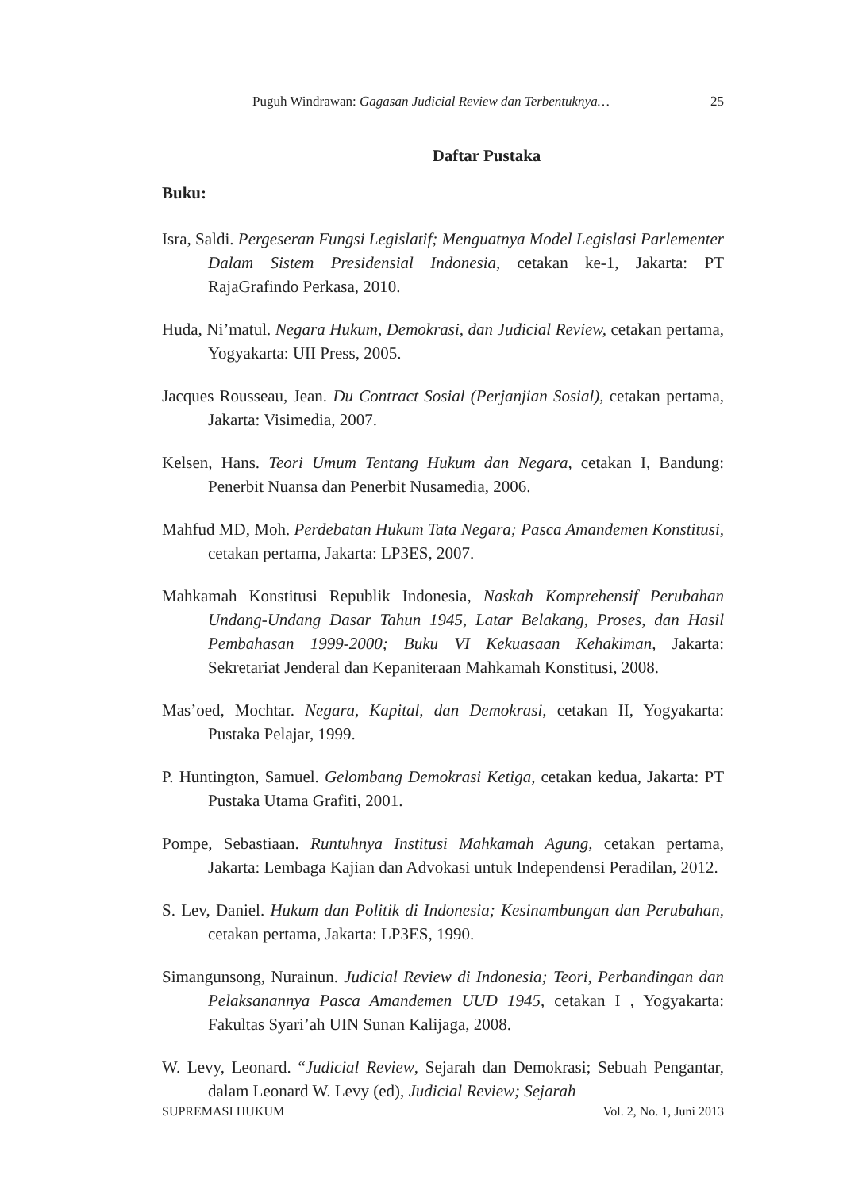Puguh Windrawan: Gagasan Judicial Review dan Terbentuknya… 25
Daftar Pustaka
Buku:
Isra, Saldi. Pergeseran Fungsi Legislatif; Menguatnya Model Legislasi Parlementer Dalam Sistem Presidensial Indonesia, cetakan ke-1, Jakarta: PT RajaGrafindo Perkasa, 2010.
Huda, Ni’matul. Negara Hukum, Demokrasi, dan Judicial Review, cetakan pertama, Yogyakarta: UII Press, 2005.
Jacques Rousseau, Jean. Du Contract Sosial (Perjanjian Sosial), cetakan pertama, Jakarta: Visimedia, 2007.
Kelsen, Hans. Teori Umum Tentang Hukum dan Negara, cetakan I, Bandung: Penerbit Nuansa dan Penerbit Nusamedia, 2006.
Mahfud MD, Moh. Perdebatan Hukum Tata Negara; Pasca Amandemen Konstitusi, cetakan pertama, Jakarta: LP3ES, 2007.
Mahkamah Konstitusi Republik Indonesia, Naskah Komprehensif Perubahan Undang-Undang Dasar Tahun 1945, Latar Belakang, Proses, dan Hasil Pembahasan 1999-2000; Buku VI Kekuasaan Kehakiman, Jakarta: Sekretariat Jenderal dan Kepaniteraan Mahkamah Konstitusi, 2008.
Mas’oed, Mochtar. Negara, Kapital, dan Demokrasi, cetakan II, Yogyakarta: Pustaka Pelajar, 1999.
P. Huntington, Samuel. Gelombang Demokrasi Ketiga, cetakan kedua, Jakarta: PT Pustaka Utama Grafiti, 2001.
Pompe, Sebastiaan. Runtuhnya Institusi Mahkamah Agung, cetakan pertama, Jakarta: Lembaga Kajian dan Advokasi untuk Independensi Peradilan, 2012.
S. Lev, Daniel. Hukum dan Politik di Indonesia; Kesinambungan dan Perubahan, cetakan pertama, Jakarta: LP3ES, 1990.
Simangunsong, Nurainun. Judicial Review di Indonesia; Teori, Perbandingan dan Pelaksanannya Pasca Amandemen UUD 1945, cetakan I , Yogyakarta: Fakultas Syari’ah UIN Sunan Kalijaga, 2008.
W. Levy, Leonard. “Judicial Review, Sejarah dan Demokrasi; Sebuah Pengantar, dalam Leonard W. Levy (ed), Judicial Review; Sejarah
SUPREMASI HUKUM Vol. 2, No. 1, Juni 2013